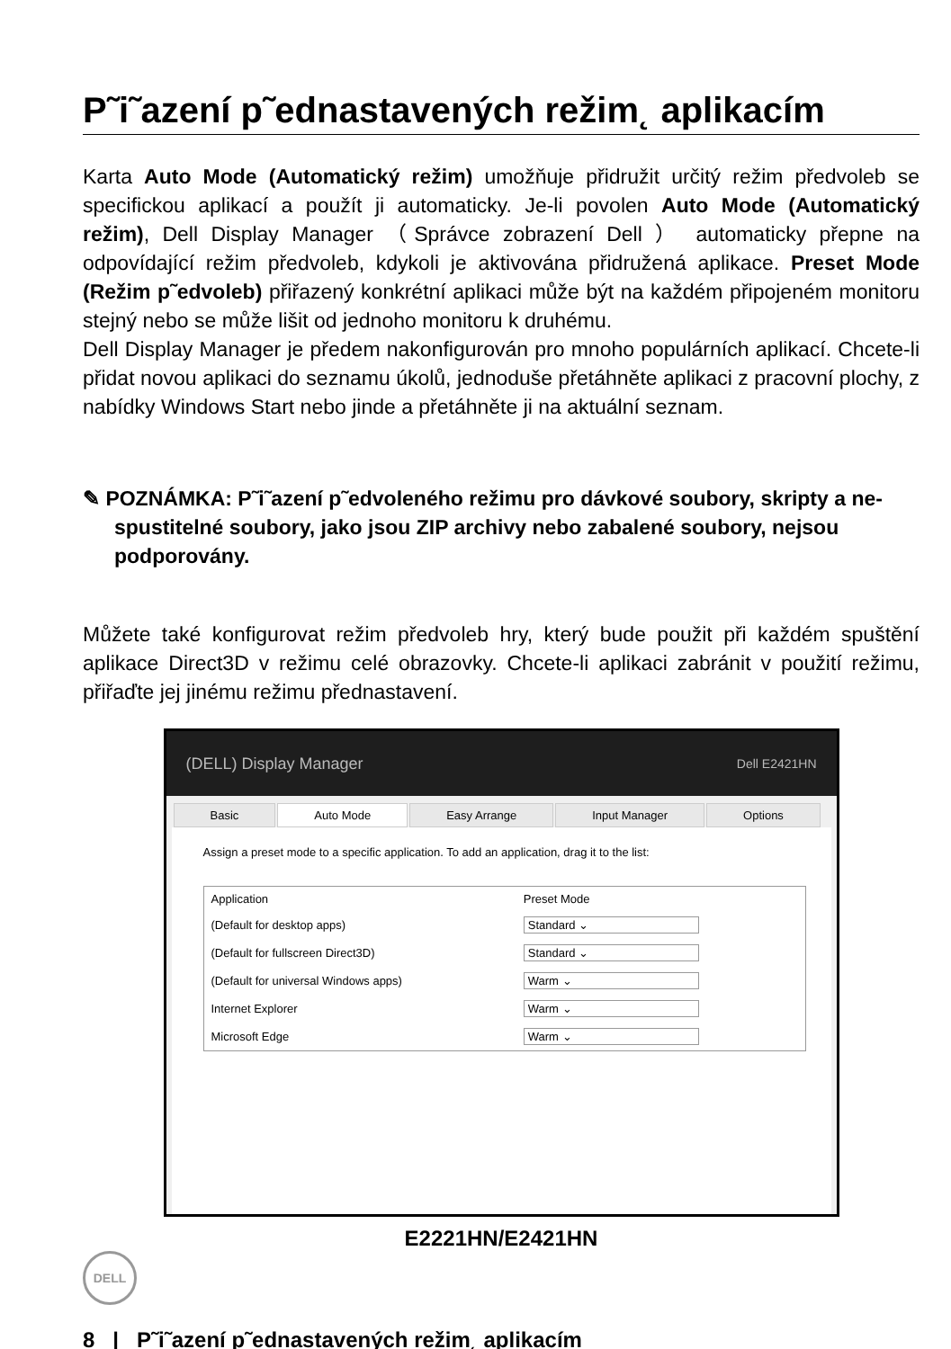P˜i˜azení p˜ednastavených režim˛ aplikacím
Karta Auto Mode (Automatický režim) umožňuje přidružit určitý režim předvoleb se specifickou aplikací a použít ji automaticky. Je-li povolen Auto Mode (Automatický režim), Dell Display Manager （Správce zobrazení Dell ） automaticky přepne na odpovídající režim předvoleb, kdykoli je aktivována přidružená aplikace. Preset Mode (Režim p˜edvoleb) přiřazený konkrétní aplikaci může být na každém připojeném monitoru stejný nebo se může lišit od jednoho monitoru k druhému.
Dell Display Manager je předem nakonfigurován pro mnoho populárních aplikací. Chcete-li přidat novou aplikaci do seznamu úkolů, jednoduše přetáhněte aplikaci z pracovní plochy, z nabídky Windows Start nebo jinde a přetáhněte ji na aktuální seznam.
✎ POZNÁMKA: P˜i˜azení p˜edvoleného režimu pro dávkové soubory, skripty a ne-spustitelné soubory, jako jsou ZIP archivy nebo zabalené soubory, nejsou podporovány.
Můžete také konfigurovat režim předvoleb hry, který bude použit při každém spuštění aplikace Direct3D v režimu celé obrazovky. Chcete-li aplikaci zabránit v použití režimu, přiřaďte jej jinému režimu přednastavení.
(DELL) Display Manager Dell E2421HN
Basic Auto Mode Easy Arrange Input Manager Options
Assign a preset mode to a specific application. To add an application, drag it to the list:
| Application | Preset Mode |
| --- | --- |
| (Default for desktop apps) | Standard ⌄ |
| (Default for fullscreen Direct3D) | Standard ⌄ |
| (Default for universal Windows apps) | Warm ⌄ |
| Internet Explorer | Warm ⌄ |
| Microsoft Edge | Warm ⌄ |
E2221HN/E2421HN
DELL
8 | P˜i˜azení p˜ednastavených režim˛ aplikacím